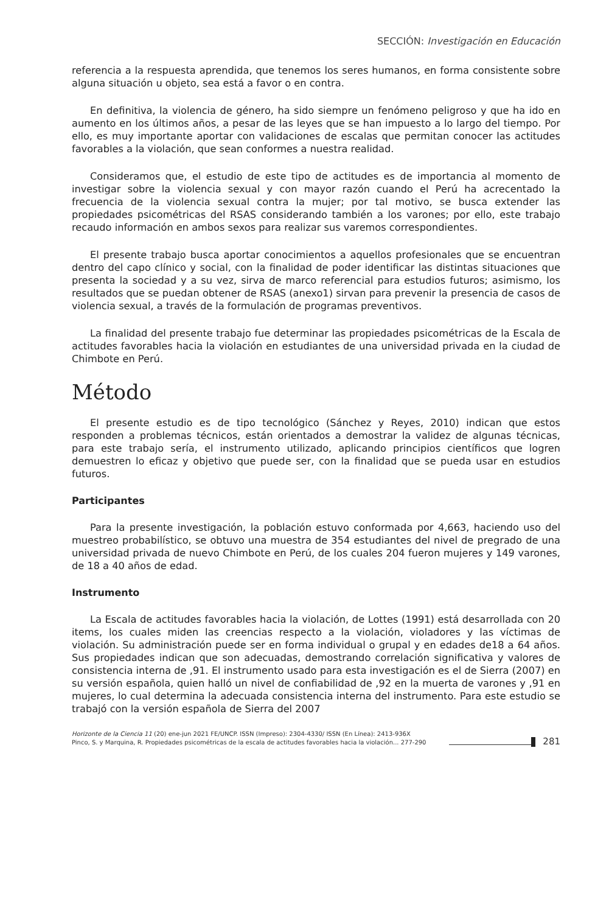SECCIÓN: Investigación en Educación
referencia a la respuesta aprendida, que tenemos los seres humanos, en forma consistente sobre alguna situación u objeto, sea está a favor o en contra.
En definitiva, la violencia de género, ha sido siempre un fenómeno peligroso y que ha ido en aumento en los últimos años, a pesar de las leyes que se han impuesto a lo largo del tiempo. Por ello, es muy importante aportar con validaciones de escalas que permitan conocer las actitudes favorables a la violación, que sean conformes a nuestra realidad.
Consideramos que, el estudio de este tipo de actitudes es de importancia al momento de investigar sobre la violencia sexual y con mayor razón cuando el Perú ha acrecentado la frecuencia de la violencia sexual contra la mujer; por tal motivo, se busca extender las propiedades psicométricas del RSAS considerando también a los varones; por ello, este trabajo recaudo información en ambos sexos para realizar sus varemos correspondientes.
El presente trabajo busca aportar conocimientos a aquellos profesionales que se encuentran dentro del capo clínico y social, con la finalidad de poder identificar las distintas situaciones que presenta la sociedad y a su vez, sirva de marco referencial para estudios futuros; asimismo, los resultados que se puedan obtener de RSAS (anexo1) sirvan para prevenir la presencia de casos de violencia sexual, a través de la formulación de programas preventivos.
La finalidad del presente trabajo fue determinar las propiedades psicométricas de la Escala de actitudes favorables hacia la violación en estudiantes de una universidad privada en la ciudad de Chimbote en Perú.
Método
El presente estudio es de tipo tecnológico (Sánchez y Reyes, 2010) indican que estos responden a problemas técnicos, están orientados a demostrar la validez de algunas técnicas, para este trabajo sería, el instrumento utilizado, aplicando principios científicos que logren demuestren lo eficaz y objetivo que puede ser, con la finalidad que se pueda usar en estudios futuros.
Participantes
Para la presente investigación, la población estuvo conformada por 4,663, haciendo uso del muestreo probabilístico, se obtuvo una muestra de 354 estudiantes del nivel de pregrado de una universidad privada de nuevo Chimbote en Perú, de los cuales 204 fueron mujeres y 149 varones, de 18 a 40 años de edad.
Instrumento
La Escala de actitudes favorables hacia la violación, de Lottes (1991) está desarrollada con 20 items, los cuales miden las creencias respecto a la violación, violadores y las víctimas de violación. Su administración puede ser en forma individual o grupal y en edades de18 a 64 años. Sus propiedades indican que son adecuadas, demostrando correlación significativa y valores de consistencia interna de ,91. El instrumento usado para esta investigación es el de Sierra (2007) en su versión española, quien halló un nivel de confiabilidad de ,92 en la muerta de varones y ,91 en mujeres, lo cual determina la adecuada consistencia interna del instrumento. Para este estudio se trabajó con la versión española de Sierra del 2007
Horizonte de la Ciencia 11 (20) ene-jun 2021 FE/UNCP. ISSN (Impreso): 2304-4330/ ISSN (En Línea): 2413-936X
Pinco, S. y Marquina, R. Propiedades psicométricas de la escala de actitudes favorables hacia la violación... 277-290
281